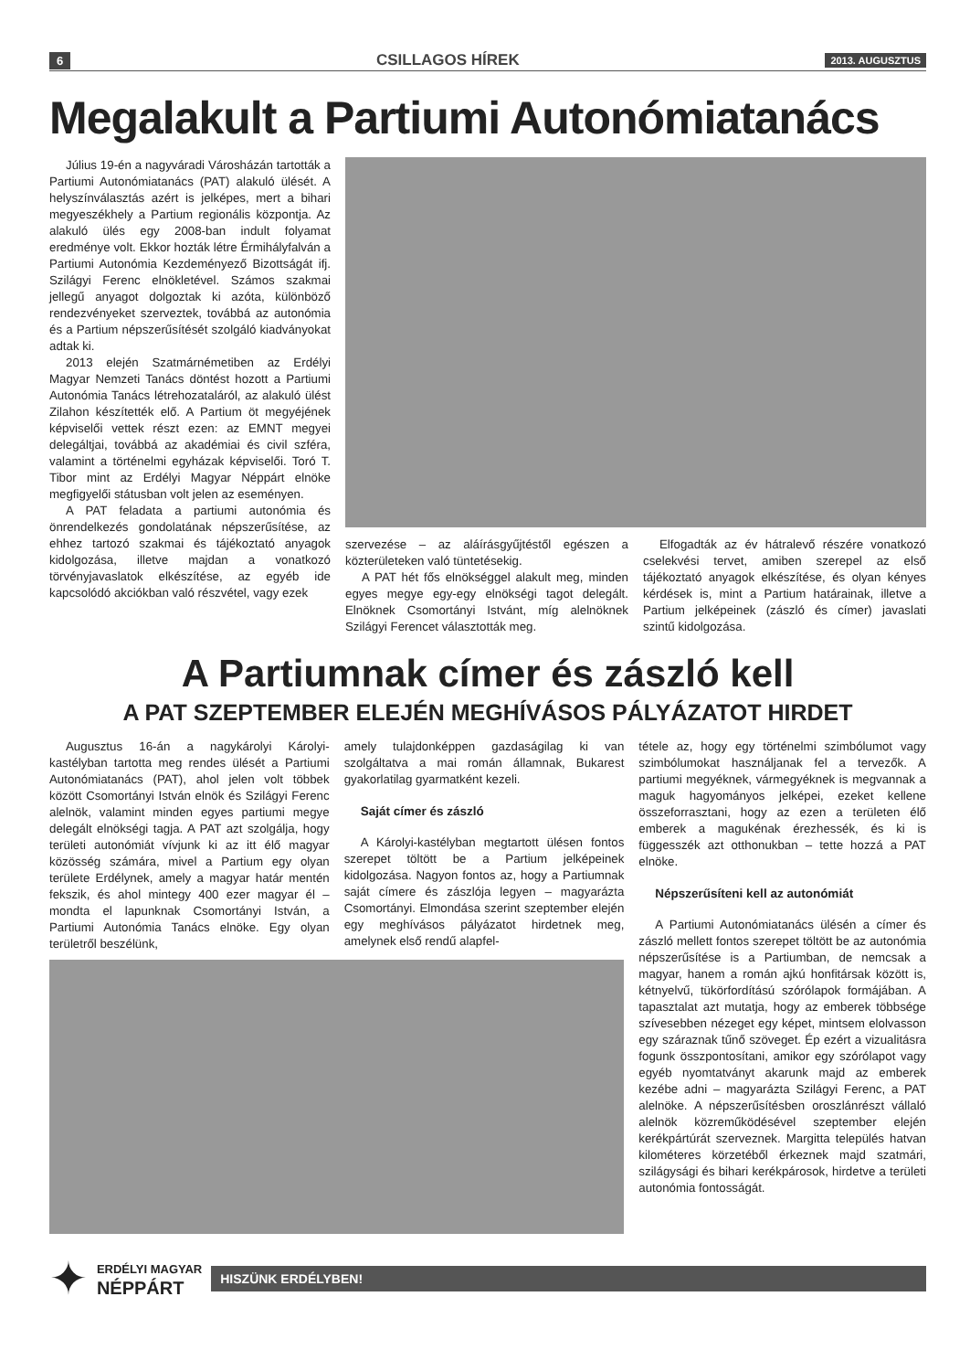6 CSILLAGOS HÍREK 2013. AUGUSZTUS
Megalakult a Partiumi Autonómiatanács
Július 19-én a nagyváradi Városházán tartották a Partiumi Autonómiatanács (PAT) alakuló ülését. A helyszínválasztás azért is jelképes, mert a bihari megyeszékhely a Partium regionális központja. Az alakuló ülés egy 2008-ban indult folyamat eredménye volt. Ekkor hozták létre Érmihályfalván a Partiumi Autonómia Kezdeményező Bizottságát ifj. Szilágyi Ferenc elnökletével. Számos szakmai jellegű anyagot dolgoztak ki azóta, különböző rendezvényeket szerveztek, továbbá az autonómia és a Partium népszerűsítését szolgáló kiadványokat adtak ki.
2013 elején Szatmárnémetiben az Erdélyi Magyar Nemzeti Tanács döntést hozott a Partiumi Autonómia Tanács létrehozataláról, az alakuló ülést Zilahon készítették elő. A Partium öt megyéjének képviselői vettek részt ezen: az EMNT megyei delegáltjai, továbbá az akadémiai és civil szféra, valamint a történelmi egyházak képviselői. Toró T. Tibor mint az Erdélyi Magyar Néppárt elnöke megfigyelői státusban volt jelen az eseményen.
A PAT feladata a partiumi autonómia és önrendelkezés gondolatának népszerűsítése, az ehhez tartozó szakmai és tájékoztató anyagok kidolgozása, illetve majdan a vonatkozó törvényjavaslatok elkészítése, az egyéb ide kapcsolódó akciókban való részvétel, vagy ezek
szervezése – az aláírásgyűjtéstől egészen a közterületeken való tüntetésekig.
A PAT hét fős elnökséggel alakult meg, minden egyes megye egy-egy elnökségi tagot delegált. Elnöknek Csomortányi Istvánt, míg alelnöknek Szilágyi Ferencet választották meg.
Elfogadták az év hátralevő részére vonatkozó cselekvési tervet, amiben szerepel az első tájékoztató anyagok elkészítése, és olyan kényes kérdések is, mint a Partium határainak, illetve a Partium jelképeinek (zászló és címer) javaslati szintű kidolgozása.
A Partiumnak címer és zászló kell
A PAT SZEPTEMBER ELEJÉN MEGHÍVÁSOS PÁLYÁZATOT HIRDET
Augusztus 16-án a nagykárolyi Károlyi-kastélyban tartotta meg rendes ülését a Partiumi Autonómiatanács (PAT), ahol jelen volt többek között Csomortányi István elnök és Szilágyi Ferenc alelnök, valamint minden egyes partiumi megye delegált elnökségi tagja. A PAT azt szolgálja, hogy területi autonómiát vívjunk ki az itt élő magyar közösség számára, mivel a Partium egy olyan területe Erdélynek, amely a magyar határ mentén fekszik, és ahol mintegy 400 ezer magyar él – mondta el lapunknak Csomortányi István, a Partiumi Autonómia Tanács elnöke. Egy olyan területről beszélünk,
amely tulajdonképpen gazdaságilag ki van szolgáltatva a mai román államnak, Bukarest gyakorlatilag gyarmatként kezeli.
Saját címer és zászló
A Károlyi-kastélyban megtartott ülésen fontos szerepet töltött be a Partium jelképeinek kidolgozása. Nagyon fontos az, hogy a Partiumnak saját címere és zászlója legyen – magyarázta Csomortányi. Elmondása szerint szeptember elején egy meghívásos pályázatot hirdetnek meg, amelynek első rendű alapfel-
tétele az, hogy egy történelmi szimbólumot vagy szimbólumokat használjanak fel a tervezők. A partiumi megyéknek, vármegyéknek is megvannak a maguk hagyományos jelképei, ezeket kellene összeforrasztani, hogy az ezen a területen élő emberek a magukénak érezhessék, és ki is függesszék azt otthonukban – tette hozzá a PAT elnöke.
Népszerűsíteni kell az autonómiát
A Partiumi Autonómiatanács ülésén a címer és zászló mellett fontos szerepet töltött be az autonómia népszerűsítése is a Partiumban, de nemcsak a magyar, hanem a román ajkú honfitársak között is, kétnyelvű, tükörfordítású szórólapok formájában. A tapasztalat azt mutatja, hogy az emberek többsége szívesebben nézeget egy képet, mintsem elolvasson egy száraznak tűnő szöveget. Ép ezért a vizualitásra fogunk összpontosítani, amikor egy szórólapot vagy egyéb nyomtatványt akarunk majd az emberek kezébe adni – magyarázta Szilágyi Ferenc, a PAT alelnöke. A népszerűsítésben oroszlánrészt vállaló alelnök közreműködésével szeptember elején kerékpártúrát szerveznek. Margitta település hatvan kilométeres körzetéből érkeznek majd szatmári, szilágysági és bihari kerékpárosok, hirdetve a területi autonómia fontosságát.
✦
ERDÉLYI MAGYAR
NÉPPÁRT
HISZÜNK ERDÉLYBEN!